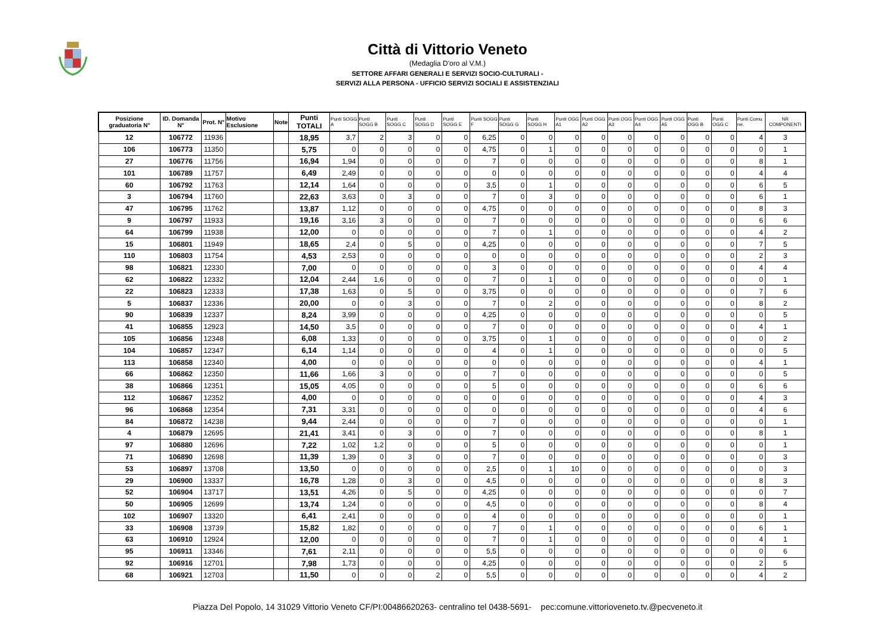Città di Vittorio Veneto
(Medaglia D'oro al V.M.)
SETTORE AFFARI GENERALI E SERVIZI SOCIO-CULTURALI -
SERVIZI ALLA PERSONA - UFFICIO SERVIZI SOCIALI E ASSISTENZIALI
| Posizione graduatoria N° | ID. Domanda N° | Prot. N° | Motivo Esclusione | Note | Punti TOTALI | Punti SOGG A | Punti SOGG B | Punti SOGG C | Punti SOGG D | Punti SOGG E | Punti SOGG F | Punti SOGG G | Punti SOGG H | Punti OGG A1 | Punti OGG A2 | Punti OGG A3 | Punti OGG A4 | Punti OGG A5 | Punti OGG B | Punti OGG C | Punti Comu ne. | NR COMPONENTI |
| --- | --- | --- | --- | --- | --- | --- | --- | --- | --- | --- | --- | --- | --- | --- | --- | --- | --- | --- | --- | --- | --- | --- |
| 12 | 106772 | 11936 | | | 18,95 | 3,7 | 2 | 3 | 0 | 0 | 6,25 | 0 | 0 | 0 | 0 | 0 | 0 | 0 | 0 | 0 | 4 | 3 |
| 106 | 106773 | 11350 | | | 5,75 | 0 | 0 | 0 | 0 | 0 | 4,75 | 0 | 1 | 0 | 0 | 0 | 0 | 0 | 0 | 0 | 0 | 1 |
| 27 | 106776 | 11756 | | | 16,94 | 1,94 | 0 | 0 | 0 | 0 | 7 | 0 | 0 | 0 | 0 | 0 | 0 | 0 | 0 | 0 | 8 | 1 |
| 101 | 106789 | 11757 | | | 6,49 | 2,49 | 0 | 0 | 0 | 0 | 0 | 0 | 0 | 0 | 0 | 0 | 0 | 0 | 0 | 0 | 4 | 4 |
| 60 | 106792 | 11763 | | | 12,14 | 1,64 | 0 | 0 | 0 | 0 | 3,5 | 0 | 1 | 0 | 0 | 0 | 0 | 0 | 0 | 0 | 6 | 5 |
| 3 | 106794 | 11760 | | | 22,63 | 3,63 | 0 | 3 | 0 | 0 | 7 | 0 | 3 | 0 | 0 | 0 | 0 | 0 | 0 | 0 | 6 | 1 |
| 47 | 106795 | 11762 | | | 13,87 | 1,12 | 0 | 0 | 0 | 0 | 4,75 | 0 | 0 | 0 | 0 | 0 | 0 | 0 | 0 | 0 | 8 | 3 |
| 9 | 106797 | 11933 | | | 19,16 | 3,16 | 3 | 0 | 0 | 0 | 7 | 0 | 0 | 0 | 0 | 0 | 0 | 0 | 0 | 0 | 6 | 6 |
| 64 | 106799 | 11938 | | | 12,00 | 0 | 0 | 0 | 0 | 0 | 7 | 0 | 1 | 0 | 0 | 0 | 0 | 0 | 0 | 0 | 4 | 2 |
| 15 | 106801 | 11949 | | | 18,65 | 2,4 | 0 | 5 | 0 | 0 | 4,25 | 0 | 0 | 0 | 0 | 0 | 0 | 0 | 0 | 0 | 7 | 5 |
| 110 | 106803 | 11754 | | | 4,53 | 2,53 | 0 | 0 | 0 | 0 | 0 | 0 | 0 | 0 | 0 | 0 | 0 | 0 | 0 | 0 | 2 | 3 |
| 98 | 106821 | 12330 | | | 7,00 | 0 | 0 | 0 | 0 | 0 | 3 | 0 | 0 | 0 | 0 | 0 | 0 | 0 | 0 | 0 | 4 | 4 |
| 62 | 106822 | 12332 | | | 12,04 | 2,44 | 1,6 | 0 | 0 | 0 | 7 | 0 | 1 | 0 | 0 | 0 | 0 | 0 | 0 | 0 | 0 | 1 |
| 22 | 106823 | 12333 | | | 17,38 | 1,63 | 0 | 5 | 0 | 0 | 3,75 | 0 | 0 | 0 | 0 | 0 | 0 | 0 | 0 | 0 | 7 | 6 |
| 5 | 106837 | 12336 | | | 20,00 | 0 | 0 | 3 | 0 | 0 | 7 | 0 | 2 | 0 | 0 | 0 | 0 | 0 | 0 | 0 | 8 | 2 |
| 90 | 106839 | 12337 | | | 8,24 | 3,99 | 0 | 0 | 0 | 0 | 4,25 | 0 | 0 | 0 | 0 | 0 | 0 | 0 | 0 | 0 | 0 | 5 |
| 41 | 106855 | 12923 | | | 14,50 | 3,5 | 0 | 0 | 0 | 0 | 7 | 0 | 0 | 0 | 0 | 0 | 0 | 0 | 0 | 0 | 4 | 1 |
| 105 | 106856 | 12348 | | | 6,08 | 1,33 | 0 | 0 | 0 | 0 | 3,75 | 0 | 1 | 0 | 0 | 0 | 0 | 0 | 0 | 0 | 0 | 2 |
| 104 | 106857 | 12347 | | | 6,14 | 1,14 | 0 | 0 | 0 | 0 | 4 | 0 | 1 | 0 | 0 | 0 | 0 | 0 | 0 | 0 | 0 | 5 |
| 113 | 106858 | 12340 | | | 4,00 | 0 | 0 | 0 | 0 | 0 | 0 | 0 | 0 | 0 | 0 | 0 | 0 | 0 | 0 | 0 | 4 | 1 |
| 66 | 106862 | 12350 | | | 11,66 | 1,66 | 3 | 0 | 0 | 0 | 7 | 0 | 0 | 0 | 0 | 0 | 0 | 0 | 0 | 0 | 0 | 5 |
| 38 | 106866 | 12351 | | | 15,05 | 4,05 | 0 | 0 | 0 | 0 | 5 | 0 | 0 | 0 | 0 | 0 | 0 | 0 | 0 | 0 | 6 | 6 |
| 112 | 106867 | 12352 | | | 4,00 | 0 | 0 | 0 | 0 | 0 | 0 | 0 | 0 | 0 | 0 | 0 | 0 | 0 | 0 | 0 | 4 | 3 |
| 96 | 106868 | 12354 | | | 7,31 | 3,31 | 0 | 0 | 0 | 0 | 0 | 0 | 0 | 0 | 0 | 0 | 0 | 0 | 0 | 0 | 4 | 6 |
| 84 | 106872 | 14238 | | | 9,44 | 2,44 | 0 | 0 | 0 | 0 | 7 | 0 | 0 | 0 | 0 | 0 | 0 | 0 | 0 | 0 | 0 | 1 |
| 4 | 106879 | 12695 | | | 21,41 | 3,41 | 0 | 3 | 0 | 0 | 7 | 0 | 0 | 0 | 0 | 0 | 0 | 0 | 0 | 0 | 8 | 1 |
| 97 | 106880 | 12696 | | | 7,22 | 1,02 | 1,2 | 0 | 0 | 0 | 5 | 0 | 0 | 0 | 0 | 0 | 0 | 0 | 0 | 0 | 0 | 1 |
| 71 | 106890 | 12698 | | | 11,39 | 1,39 | 0 | 3 | 0 | 0 | 7 | 0 | 0 | 0 | 0 | 0 | 0 | 0 | 0 | 0 | 0 | 3 |
| 53 | 106897 | 13708 | | | 13,50 | 0 | 0 | 0 | 0 | 0 | 2,5 | 0 | 1 | 10 | 0 | 0 | 0 | 0 | 0 | 0 | 0 | 3 |
| 29 | 106900 | 13337 | | | 16,78 | 1,28 | 0 | 3 | 0 | 0 | 4,5 | 0 | 0 | 0 | 0 | 0 | 0 | 0 | 0 | 0 | 8 | 3 |
| 52 | 106904 | 13717 | | | 13,51 | 4,26 | 0 | 5 | 0 | 0 | 4,25 | 0 | 0 | 0 | 0 | 0 | 0 | 0 | 0 | 0 | 0 | 7 |
| 50 | 106905 | 12699 | | | 13,74 | 1,24 | 0 | 0 | 0 | 0 | 4,5 | 0 | 0 | 0 | 0 | 0 | 0 | 0 | 0 | 0 | 8 | 4 |
| 102 | 106907 | 13320 | | | 6,41 | 2,41 | 0 | 0 | 0 | 0 | 4 | 0 | 0 | 0 | 0 | 0 | 0 | 0 | 0 | 0 | 0 | 1 |
| 33 | 106908 | 13739 | | | 15,82 | 1,82 | 0 | 0 | 0 | 0 | 7 | 0 | 1 | 0 | 0 | 0 | 0 | 0 | 0 | 0 | 6 | 1 |
| 63 | 106910 | 12924 | | | 12,00 | 0 | 0 | 0 | 0 | 0 | 7 | 0 | 1 | 0 | 0 | 0 | 0 | 0 | 0 | 0 | 4 | 1 |
| 95 | 106911 | 13346 | | | 7,61 | 2,11 | 0 | 0 | 0 | 0 | 5,5 | 0 | 0 | 0 | 0 | 0 | 0 | 0 | 0 | 0 | 0 | 6 |
| 92 | 106916 | 12701 | | | 7,98 | 1,73 | 0 | 0 | 0 | 0 | 4,25 | 0 | 0 | 0 | 0 | 0 | 0 | 0 | 0 | 0 | 2 | 5 |
| 68 | 106921 | 12703 | | | 11,50 | 0 | 0 | 0 | 2 | 0 | 5,5 | 0 | 0 | 0 | 0 | 0 | 0 | 0 | 0 | 0 | 4 | 2 |
Piazza Del Popolo, 14 31029 Vittorio Veneto CF/PI:00486620263- centralino tel 0438-5691- pec:comune.vittorioveneto.tv.@pecveneto.it